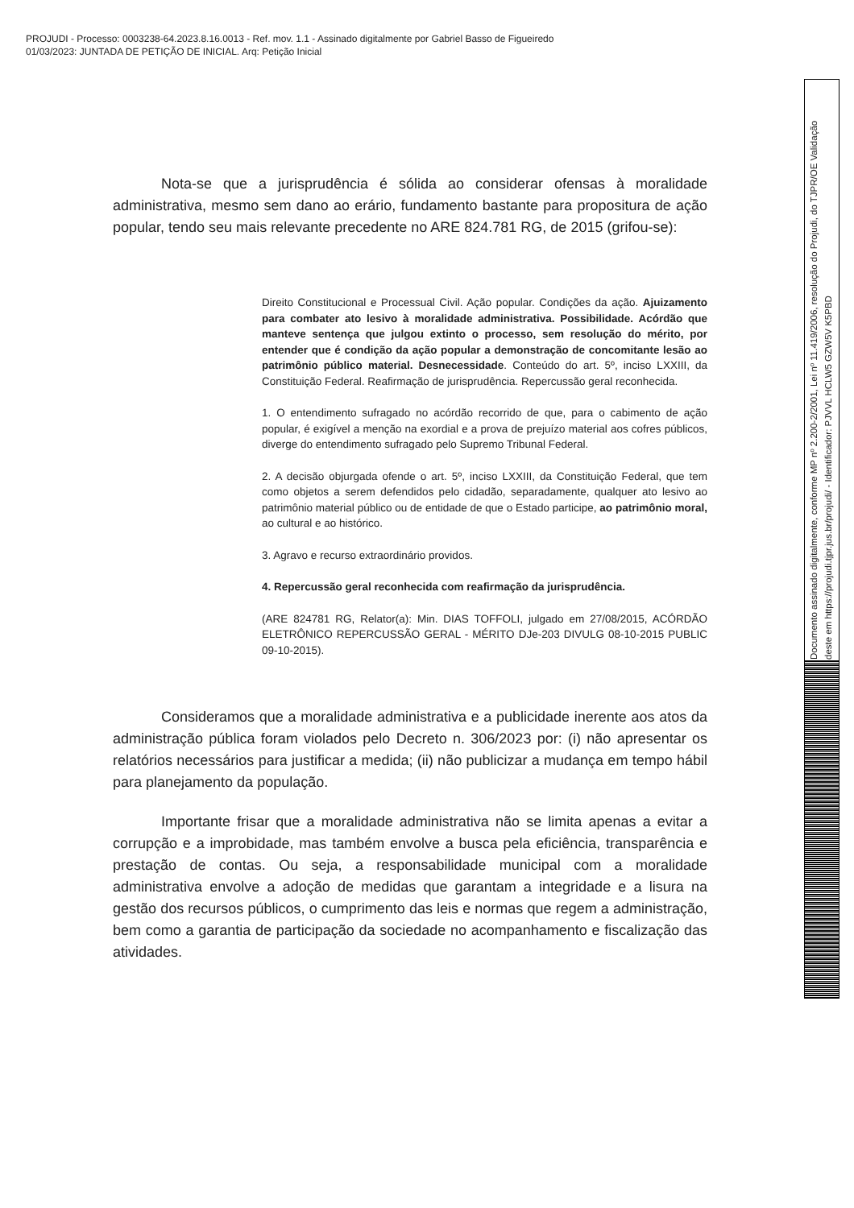PROJUDI - Processo: 0003238-64.2023.8.16.0013 - Ref. mov. 1.1 - Assinado digitalmente por Gabriel Basso de Figueiredo
01/03/2023: JUNTADA DE PETIÇÃO DE INICIAL. Arq: Petição Inicial
Nota-se que a jurisprudência é sólida ao considerar ofensas à moralidade administrativa, mesmo sem dano ao erário, fundamento bastante para propositura de ação popular, tendo seu mais relevante precedente no ARE 824.781 RG, de 2015 (grifou-se):
Direito Constitucional e Processual Civil. Ação popular. Condições da ação. Ajuizamento para combater ato lesivo à moralidade administrativa. Possibilidade. Acórdão que manteve sentença que julgou extinto o processo, sem resolução do mérito, por entender que é condição da ação popular a demonstração de concomitante lesão ao patrimônio público material. Desnecessidade. Conteúdo do art. 5º, inciso LXXIII, da Constituição Federal. Reafirmação de jurisprudência. Repercussão geral reconhecida.
1. O entendimento sufragado no acórdão recorrido de que, para o cabimento de ação popular, é exigível a menção na exordial e a prova de prejuízo material aos cofres públicos, diverge do entendimento sufragado pelo Supremo Tribunal Federal.
2. A decisão objurgada ofende o art. 5º, inciso LXXIII, da Constituição Federal, que tem como objetos a serem defendidos pelo cidadão, separadamente, qualquer ato lesivo ao patrimônio material público ou de entidade de que o Estado participe, ao patrimônio moral, ao cultural e ao histórico.
3. Agravo e recurso extraordinário providos.
4. Repercussão geral reconhecida com reafirmação da jurisprudência.
(ARE 824781 RG, Relator(a): Min. DIAS TOFFOLI, julgado em 27/08/2015, ACÓRDÃO ELETRÔNICO REPERCUSSÃO GERAL - MÉRITO DJe-203 DIVULG 08-10-2015 PUBLIC 09-10-2015).
Consideramos que a moralidade administrativa e a publicidade inerente aos atos da administração pública foram violados pelo Decreto n. 306/2023 por: (i) não apresentar os relatórios necessários para justificar a medida; (ii) não publicizar a mudança em tempo hábil para planejamento da população.
Importante frisar que a moralidade administrativa não se limita apenas a evitar a corrupção e a improbidade, mas também envolve a busca pela eficiência, transparência e prestação de contas. Ou seja, a responsabilidade municipal com a moralidade administrativa envolve a adoção de medidas que garantam a integridade e a lisura na gestão dos recursos públicos, o cumprimento das leis e normas que regem a administração, bem como a garantia de participação da sociedade no acompanhamento e fiscalização das atividades.
Documento assinado digitalmente, conforme MP nº 2.200-2/2001, Lei nº 11.419/2006, resolução do Projudi, do TJPR/OE Validação deste em https://projudi.tjpr.jus.br/projudi/ - Identificador: PJVVL HCLW5 GZW5V K5PBD